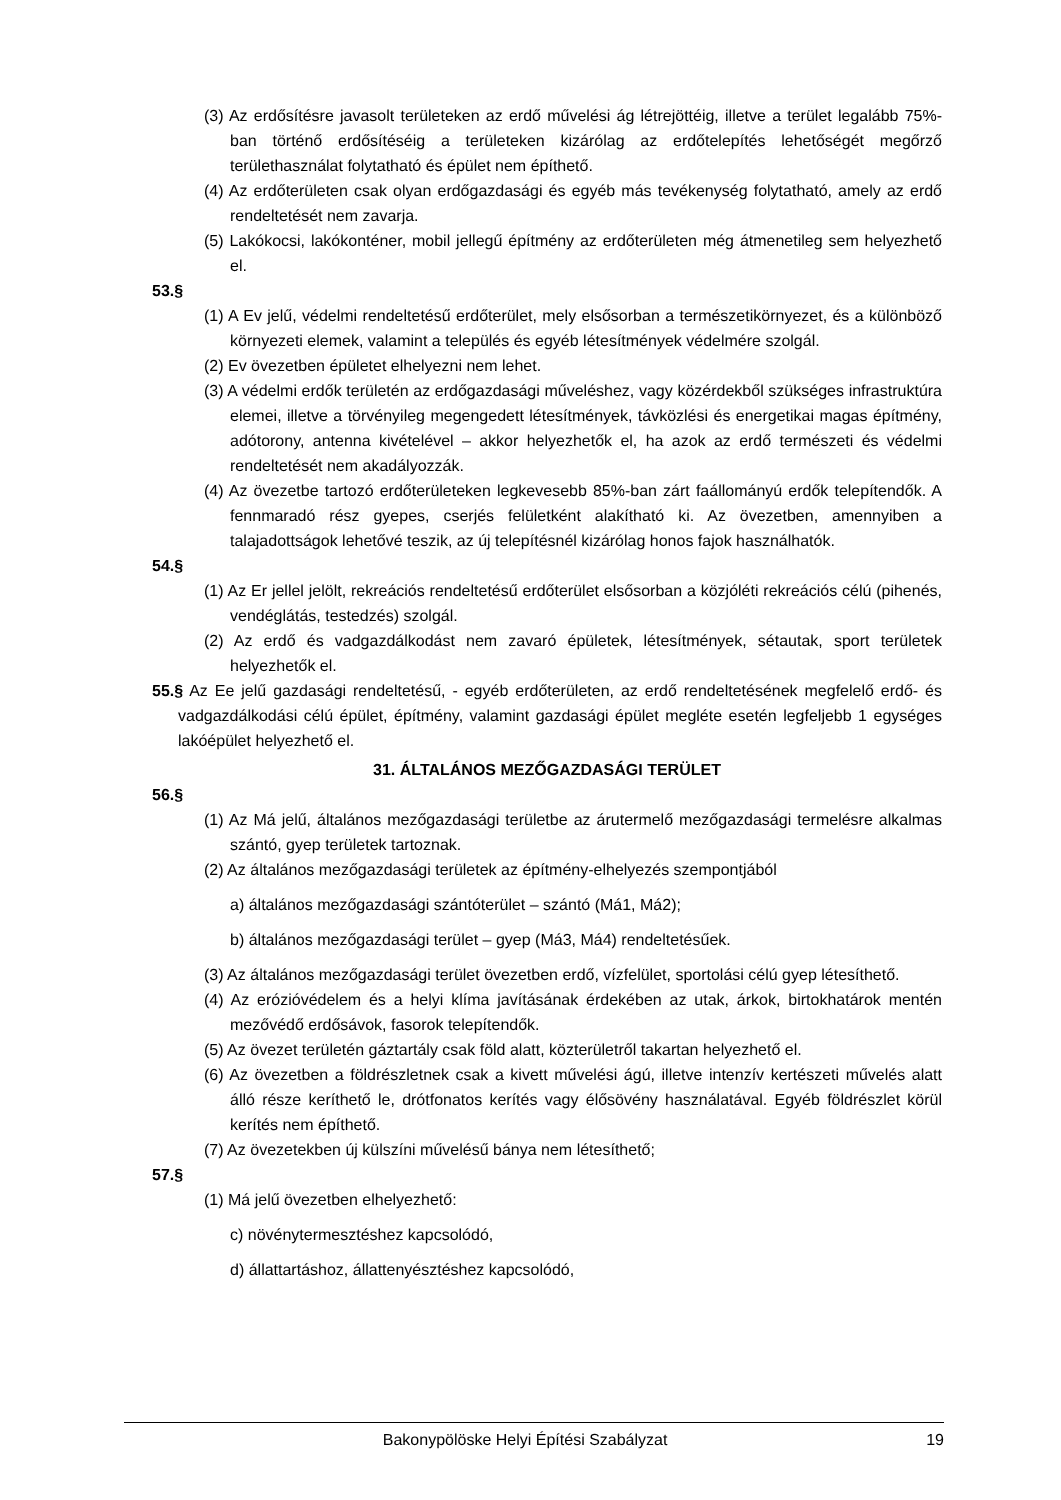(3) Az erdősítésre javasolt területeken az erdő művelési ág létrejöttéig, illetve a terület legalább 75%-ban történő erdősítéséig a területeken kizárólag az erdőtelepítés lehetőségét megőrző területhasználat folytatható és épület nem építhető.
(4) Az erdőterületen csak olyan erdőgazdasági és egyéb más tevékenység folytatható, amely az erdő rendeltetését nem zavarja.
(5) Lakókocsi, lakókonténer, mobil jellegű építmény az erdőterületen még átmenetileg sem helyezhető el.
53.§
(1) A Ev jelű, védelmi rendeltetésű erdőterület, mely elsősorban a természetikörnyezet, és a különböző környezeti elemek, valamint a település és egyéb létesítmények védelmére szolgál.
(2) Ev övezetben épületet elhelyezni nem lehet.
(3) A védelmi erdők területén az erdőgazdasági műveléshez, vagy közérdekből szükséges infrastruktúra elemei, illetve a törvényileg megengedett létesítmények, távközlési és energetikai magas építmény, adótorony, antenna kivételével – akkor helyezhetők el, ha azok az erdő természeti és védelmi rendeltetését nem akadályozzák.
(4) Az övezetbe tartozó erdőterületeken legkevesebb 85%-ban zárt faállományú erdők telepítendők. A fennmaradó rész gyepes, cserjés felületként alakítható ki. Az övezetben, amennyiben a talajadottságok lehetővé teszik, az új telepítésnél kizárólag honos fajok használhatók.
54.§
(1) Az Er jellel jelölt, rekreációs rendeltetésű erdőterület elsősorban a közjóléti rekreációs célú (pihenés, vendéglátás, testedzés) szolgál.
(2) Az erdő és vadgazdálkodást nem zavaró épületek, létesítmények, sétautak, sport területek helyezhetők el.
55.§ Az Ee jelű gazdasági rendeltetésű, - egyéb erdőterületen, az erdő rendeltetésének megfelelő erdő- és vadgazdálkodási célú épület, építmény, valamint gazdasági épület megléte esetén legfeljebb 1 egységes lakóépület helyezhető el.
31. ÁLTALÁNOS MEZŐGAZDASÁGI TERÜLET
56.§
(1) Az Má jelű, általános mezőgazdasági területbe az árutermelő mezőgazdasági termelésre alkalmas szántó, gyep területek tartoznak.
(2) Az általános mezőgazdasági területek az építmény-elhelyezés szempontjából
a) általános mezőgazdasági szántóterület – szántó (Má1, Má2);
b) általános mezőgazdasági terület – gyep (Má3, Má4) rendeltetésűek.
(3) Az általános mezőgazdasági terület övezetben erdő, vízfelület, sportolási célú gyep létesíthető.
(4) Az erózióvédelem és a helyi klíma javításának érdekében az utak, árkok, birtokhatárok mentén mezővédő erdősávok, fasorok telepítendők.
(5) Az övezet területén gáztartály csak föld alatt, közterületről takartan helyezhető el.
(6) Az övezetben a földrészletnek csak a kivett művelési ágú, illetve intenzív kertészeti művelés alatt álló része keríthető le, drótfonatos kerítés vagy élősövény használatával. Egyéb földrészlet körül kerítés nem építhető.
(7) Az övezetekben új külszíni művelésű bánya nem létesíthető;
57.§
(1) Má jelű övezetben elhelyezhető:
c) növénytermesztéshez kapcsolódó,
d) állattartáshoz, állattenyésztéshez kapcsolódó,
Bakonypölöske Helyi Építési Szabályzat 19